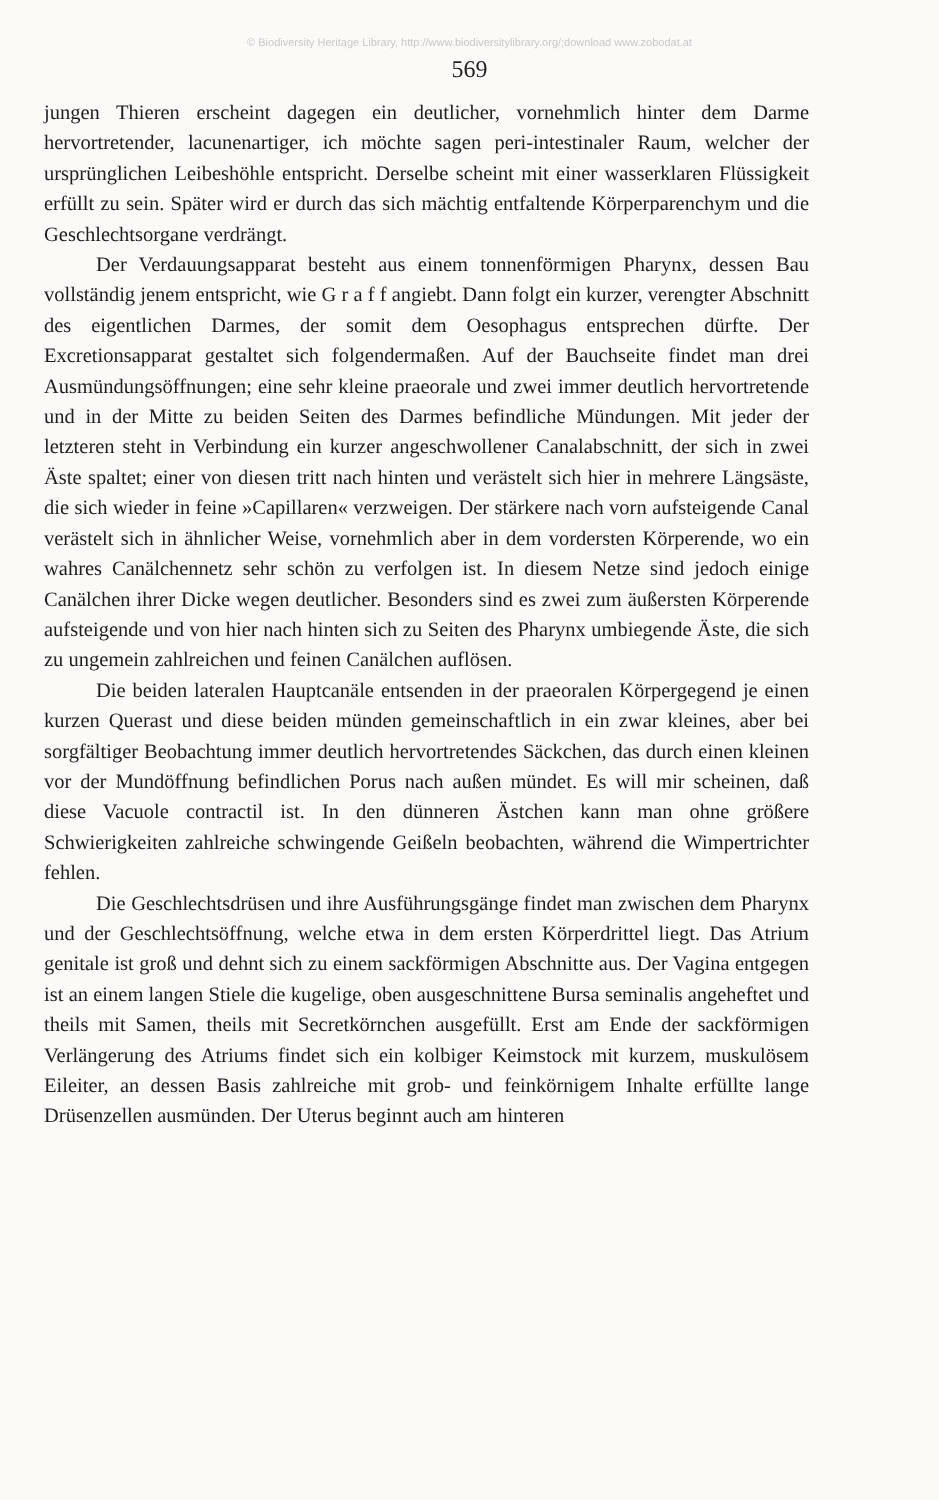© Biodiversity Heritage Library, http://www.biodiversitylibrary.org/;download www.zobodat.at
569
jungen Thieren erscheint dagegen ein deutlicher, vornehmlich hinter dem Darme hervortretender, lacunenartiger, ich möchte sagen peri-intestinaler Raum, welcher der ursprünglichen Leibeshöhle entspricht. Derselbe scheint mit einer wasserklaren Flüssigkeit erfüllt zu sein. Später wird er durch das sich mächtig entfaltende Körperparenchym und die Geschlechtsorgane verdrängt.
Der Verdauungsapparat besteht aus einem tonnenförmigen Pharynx, dessen Bau vollständig jenem entspricht, wie G r a f f angiebt. Dann folgt ein kurzer, verengter Abschnitt des eigentlichen Darmes, der somit dem Oesophagus entsprechen dürfte. Der Excretionsapparat gestaltet sich folgendermaßen. Auf der Bauchseite findet man drei Ausmündungsöffnungen; eine sehr kleine praeorale und zwei immer deutlich hervortretende und in der Mitte zu beiden Seiten des Darmes befindliche Mündungen. Mit jeder der letzteren steht in Verbindung ein kurzer angeschwollener Canalabschnitt, der sich in zwei Äste spaltet; einer von diesen tritt nach hinten und verästelt sich hier in mehrere Längsäste, die sich wieder in feine »Capillaren« verzweigen. Der stärkere nach vorn aufsteigende Canal verästelt sich in ähnlicher Weise, vornehmlich aber in dem vordersten Körperende, wo ein wahres Canälchennetz sehr schön zu verfolgen ist. In diesem Netze sind jedoch einige Canälchen ihrer Dicke wegen deutlicher. Besonders sind es zwei zum äußersten Körperende aufsteigende und von hier nach hinten sich zu Seiten des Pharynx umbiegende Äste, die sich zu ungemein zahlreichen und feinen Canälchen auflösen.
Die beiden lateralen Hauptcanäle entsenden in der praeoralen Körpergegend je einen kurzen Querast und diese beiden münden gemeinschaftlich in ein zwar kleines, aber bei sorgfältiger Beobachtung immer deutlich hervortretendes Säckchen, das durch einen kleinen vor der Mundöffnung befindlichen Porus nach außen mündet. Es will mir scheinen, daß diese Vacuole contractil ist. In den dünneren Ästchen kann man ohne größere Schwierigkeiten zahlreiche schwingende Geißeln beobachten, während die Wimpertrichter fehlen.
Die Geschlechtsdrüsen und ihre Ausführungsgänge findet man zwischen dem Pharynx und der Geschlechtsöffnung, welche etwa in dem ersten Körperdrittel liegt. Das Atrium genitale ist groß und dehnt sich zu einem sackförmigen Abschnitte aus. Der Vagina entgegen ist an einem langen Stiele die kugelige, oben ausgeschnittene Bursa seminalis angeheftet und theils mit Samen, theils mit Secretkörnchen ausgefüllt. Erst am Ende der sackförmigen Verlängerung des Atriums findet sich ein kolbiger Keimstock mit kurzem, muskulösem Eileiter, an dessen Basis zahlreiche mit grob- und feinkörnigem Inhalte erfüllte lange Drüsenzellen ausmünden. Der Uterus beginnt auch am hinteren